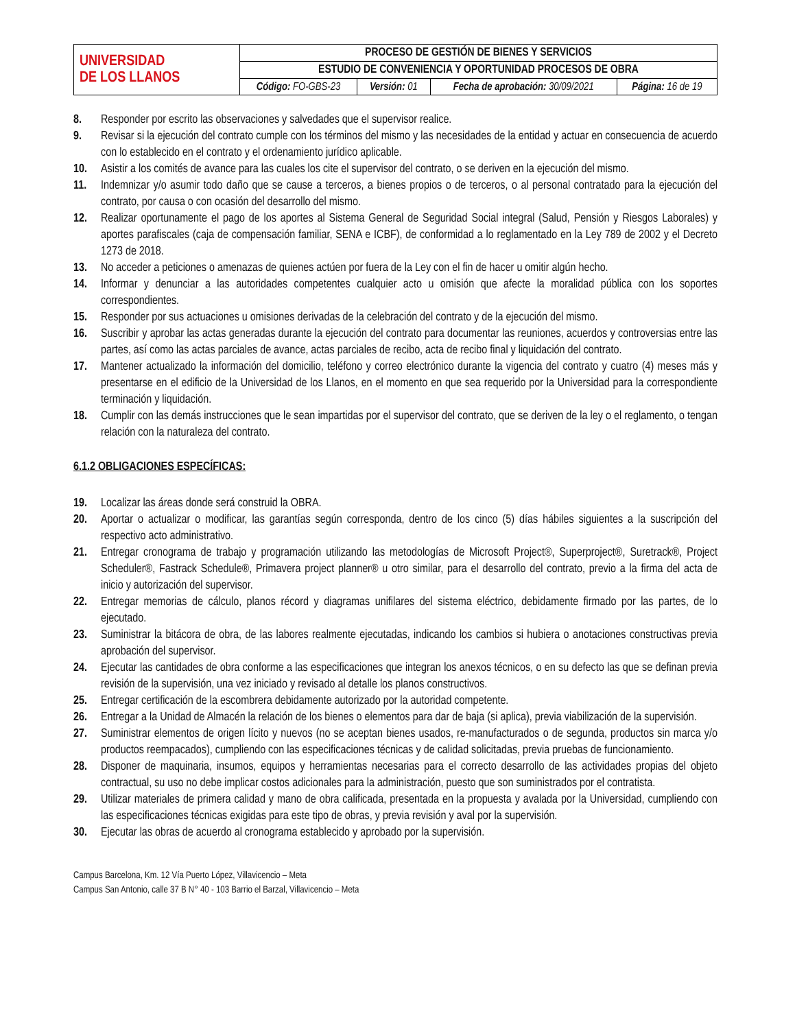| UNIVERSIDAD DE LOS LLANOS | PROCESO DE GESTIÓN DE BIENES Y SERVICIOS | | | |
| | ESTUDIO DE CONVENIENCIA Y OPORTUNIDAD PROCESOS DE OBRA | | | |
| | Código: FO-GBS-23 | Versión: 01 | Fecha de aprobación: 30/09/2021 | Página: 16 de 19 |
8. Responder por escrito las observaciones y salvedades que el supervisor realice.
9. Revisar si la ejecución del contrato cumple con los términos del mismo y las necesidades de la entidad y actuar en consecuencia de acuerdo con lo establecido en el contrato y el ordenamiento jurídico aplicable.
10. Asistir a los comités de avance para las cuales los cite el supervisor del contrato, o se deriven en la ejecución del mismo.
11. Indemnizar y/o asumir todo daño que se cause a terceros, a bienes propios o de terceros, o al personal contratado para la ejecución del contrato, por causa o con ocasión del desarrollo del mismo.
12. Realizar oportunamente el pago de los aportes al Sistema General de Seguridad Social integral (Salud, Pensión y Riesgos Laborales) y aportes parafiscales (caja de compensación familiar, SENA e ICBF), de conformidad a lo reglamentado en la Ley 789 de 2002 y el Decreto 1273 de 2018.
13. No acceder a peticiones o amenazas de quienes actúen por fuera de la Ley con el fin de hacer u omitir algún hecho.
14. Informar y denunciar a las autoridades competentes cualquier acto u omisión que afecte la moralidad pública con los soportes correspondientes.
15. Responder por sus actuaciones u omisiones derivadas de la celebración del contrato y de la ejecución del mismo.
16. Suscribir y aprobar las actas generadas durante la ejecución del contrato para documentar las reuniones, acuerdos y controversias entre las partes, así como las actas parciales de avance, actas parciales de recibo, acta de recibo final y liquidación del contrato.
17. Mantener actualizado la información del domicilio, teléfono y correo electrónico durante la vigencia del contrato y cuatro (4) meses más y presentarse en el edificio de la Universidad de los Llanos, en el momento en que sea requerido por la Universidad para la correspondiente terminación y liquidación.
18. Cumplir con las demás instrucciones que le sean impartidas por el supervisor del contrato, que se deriven de la ley o el reglamento, o tengan relación con la naturaleza del contrato.
6.1.2 OBLIGACIONES ESPECÍFICAS:
19. Localizar las áreas donde será construid la OBRA.
20. Aportar o actualizar o modificar, las garantías según corresponda, dentro de los cinco (5) días hábiles siguientes a la suscripción del respectivo acto administrativo.
21. Entregar cronograma de trabajo y programación utilizando las metodologías de Microsoft Project®, Superproject®, Suretrack®, Project Scheduler®, Fastrack Schedule®, Primavera project planner® u otro similar, para el desarrollo del contrato, previo a la firma del acta de inicio y autorización del supervisor.
22. Entregar memorias de cálculo, planos récord y diagramas unifilares del sistema eléctrico, debidamente firmado por las partes, de lo ejecutado.
23. Suministrar la bitácora de obra, de las labores realmente ejecutadas, indicando los cambios si hubiera o anotaciones constructivas previa aprobación del supervisor.
24. Ejecutar las cantidades de obra conforme a las especificaciones que integran los anexos técnicos, o en su defecto las que se definan previa revisión de la supervisión, una vez iniciado y revisado al detalle los planos constructivos.
25. Entregar certificación de la escombrera debidamente autorizado por la autoridad competente.
26. Entregar a la Unidad de Almacén la relación de los bienes o elementos para dar de baja (si aplica), previa viabilización de la supervisión.
27. Suministrar elementos de origen lícito y nuevos (no se aceptan bienes usados, re-manufacturados o de segunda, productos sin marca y/o productos reempacados), cumpliendo con las especificaciones técnicas y de calidad solicitadas, previa pruebas de funcionamiento.
28. Disponer de maquinaria, insumos, equipos y herramientas necesarias para el correcto desarrollo de las actividades propias del objeto contractual, su uso no debe implicar costos adicionales para la administración, puesto que son suministrados por el contratista.
29. Utilizar materiales de primera calidad y mano de obra calificada, presentada en la propuesta y avalada por la Universidad, cumpliendo con las especificaciones técnicas exigidas para este tipo de obras, y previa revisión y aval por la supervisión.
30. Ejecutar las obras de acuerdo al cronograma establecido y aprobado por la supervisión.
Campus Barcelona, Km. 12 Vía Puerto López, Villavicencio – Meta
Campus San Antonio, calle 37 B N° 40 - 103 Barrio el Barzal, Villavicencio – Meta